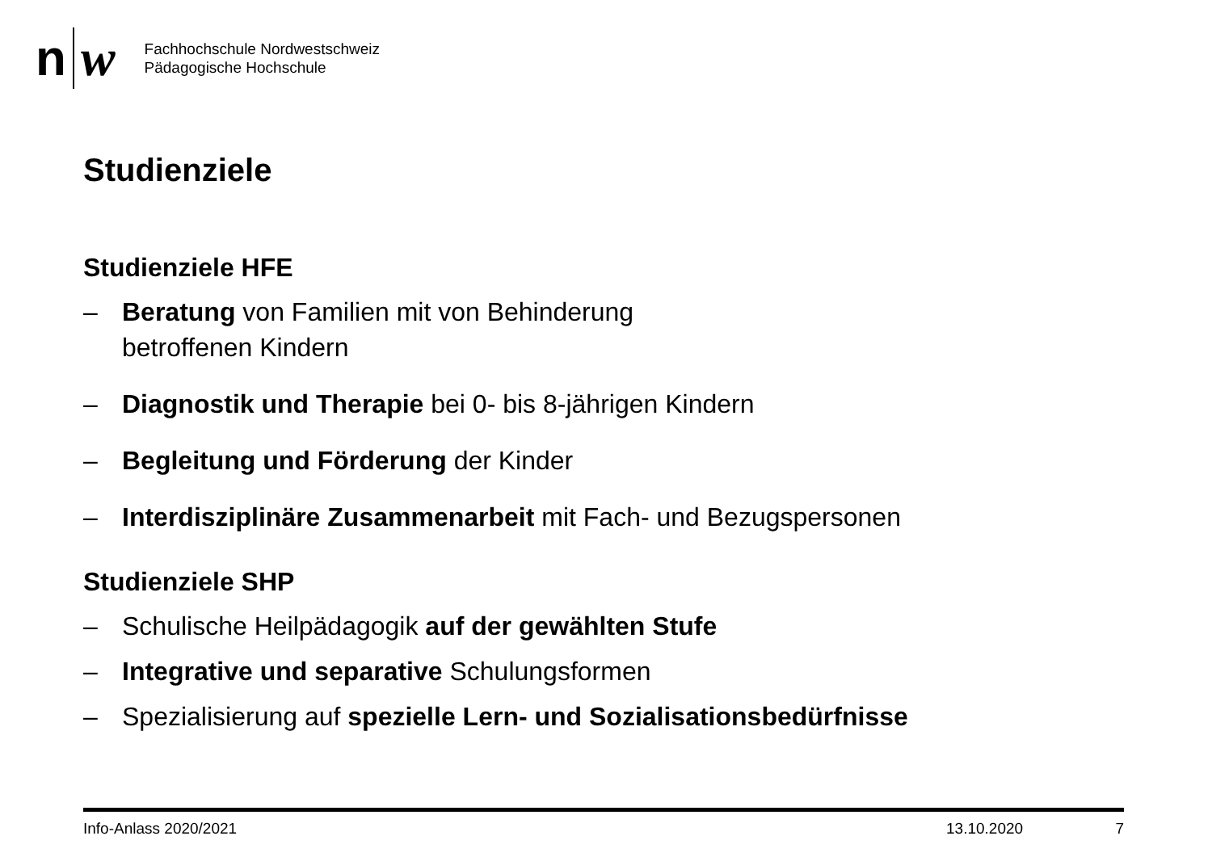n w
Fachhochschule Nordwestschweiz
Pädagogische Hochschule
Studienziele
Studienziele HFE
– Beratung von Familien mit von Behinderung
betroffenen Kindern
– Diagnostik und Therapie bei 0- bis 8-jährigen Kindern
– Begleitung und Förderung der Kinder
– Interdisziplinäre Zusammenarbeit mit Fach- und Bezugspersonen
Studienziele SHP
– Schulische Heilpädagogik auf der gewählten Stufe
– Integrative und separative Schulungsformen
– Spezialisierung auf spezielle Lern- und Sozialisationsbedürfnisse
Info-Anlass 2020/2021 13.10.2020 7